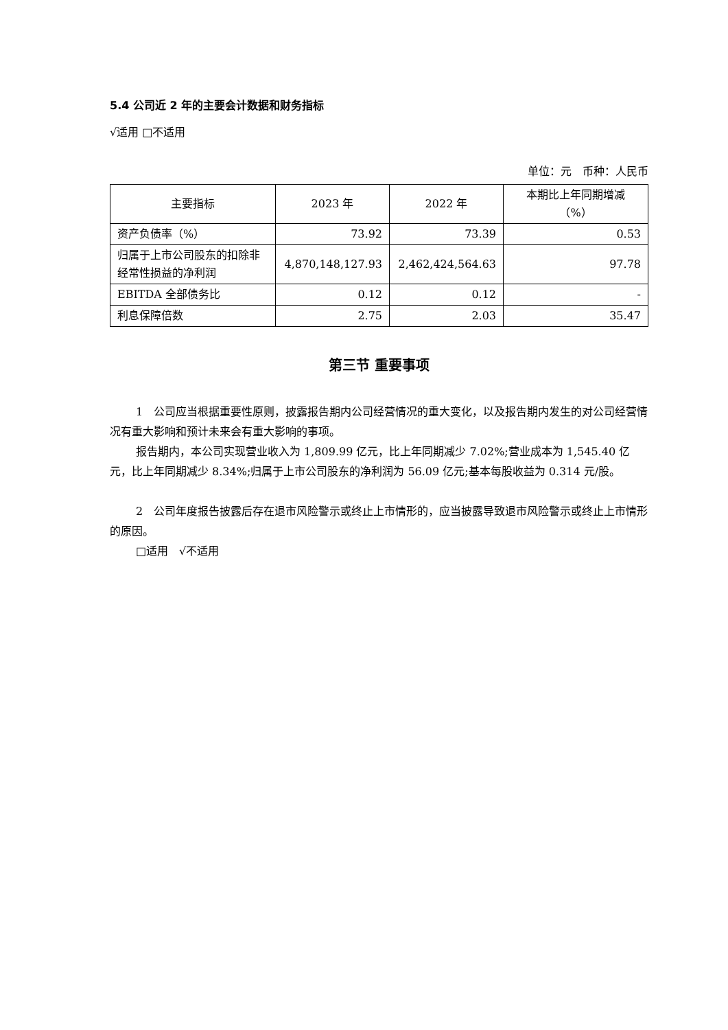5.4 公司近 2 年的主要会计数据和财务指标
√适用 □不适用
单位：元　币种：人民币
| 主要指标 | 2023 年 | 2022 年 | 本期比上年同期增减 （%） |
| --- | --- | --- | --- |
| 资产负债率（%） | 73.92 | 73.39 | 0.53 |
| 归属于上市公司股东的扣除非经常性损益的净利润 | 4,870,148,127.93 | 2,462,424,564.63 | 97.78 |
| EBITDA 全部债务比 | 0.12 | 0.12 | - |
| 利息保障倍数 | 2.75 | 2.03 | 35.47 |
第三节 重要事项
1　公司应当根据重要性原则，披露报告期内公司经营情况的重大变化，以及报告期内发生的对公司经营情况有重大影响和预计未来会有重大影响的事项。
报告期内，本公司实现营业收入为 1,809.99 亿元，比上年同期减少 7.02%;营业成本为 1,545.40 亿元，比上年同期减少 8.34%;归属于上市公司股东的净利润为 56.09 亿元;基本每股收益为 0.314 元/股。
2　公司年度报告披露后存在退市风险警示或终止上市情形的，应当披露导致退市风险警示或终止上市情形的原因。
□适用　√不适用